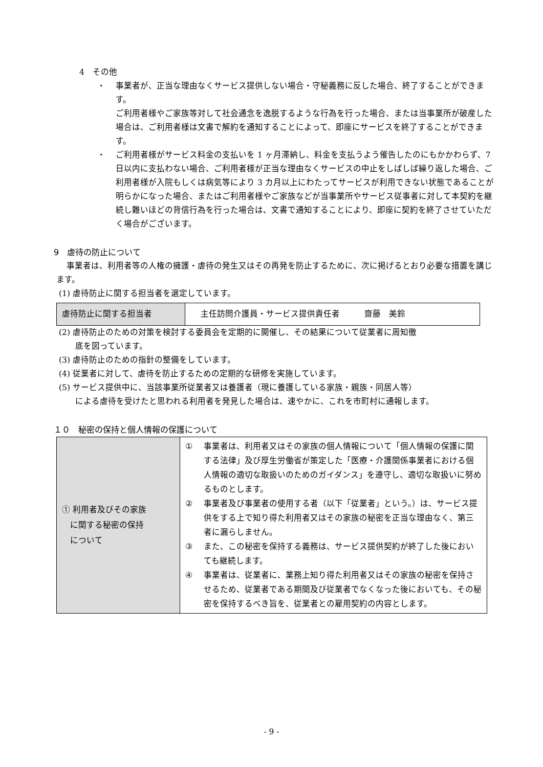4　その他
・ 事業者が、正当な理由なくサービス提供しない場合・守秘義務に反した場合、終了することができます。
ご利用者様やご家族等対して社会通念を逸脱するような行為を行った場合、または当事業所が破産した場合は、ご利用者様は文書で解約を通知することによって、即座にサービスを終了することができます。
・ ご利用者様がサービス料金の支払いを 1 ヶ月滞納し、料金を支払うよう催告したのにもかかわらず、7 日以内に支払わない場合、ご利用者様が正当な理由なくサービスの中止をしばしば繰り返した場合、ご利用者様が入院もしくは病気等により 3 カ月以上にわたってサービスが利用できない状態であることが明らかになった場合、またはご利用者様やご家族などが当事業所やサービス従事者に対して本契約を継続し難いほどの背信行為を行った場合は、文書で通知することにより、即座に契約を終了させていただく場合がございます。
9　虐待の防止について
事業者は、利用者等の人権の擁護・虐待の発生又はその再発を防止するために、次に掲げるとおり必要な措置を講じます。
(1) 虐待防止に関する担当者を選定しています。
| 虐待防止に関する担当者 | 主任訪問介護員・サービス提供責任者 齋藤 美鈴 |
(2) 虐待防止のための対策を検討する委員会を定期的に開催し、その結果について従業者に周知徹
　　底を図っています。
(3) 虐待防止のための指針の整備をしています。
(4) 従業者に対して、虐待を防止するための定期的な研修を実施しています。
(5) サービス提供中に、当該事業所従業者又は養護者（現に養護している家族・親族・同居人等）
　　による虐待を受けたと思われる利用者を発見した場合は、速やかに、これを市町村に通報します。
１０　秘密の保持と個人情報の保護について
| ① 利用者及びその家族 に関する秘密の保持 について | ① 事業者は、利用者又はその家族の個人情報について「個人情報の保護に関する法律」及び厚生労働省が策定した「医療・介護関係事業者における個人情報の適切な取扱いのためのガイダンス」を遵守し、適切な取扱いに努めるものとします。 ② 事業者及び事業者の使用する者（以下「従業者」という。）は、サービス提供をする上で知り得た利用者又はその家族の秘密を正当な理由なく、第三者に漏らしません。 ③ また、この秘密を保持する義務は、サービス提供契約が終了した後においても継続します。 ④ 事業者は、従業者に、業務上知り得た利用者又はその家族の秘密を保持させるため、従業者である期間及び従業者でなくなった後においても、その秘密を保持するべき旨を、従業者との雇用契約の内容とします。 |
- 9 -